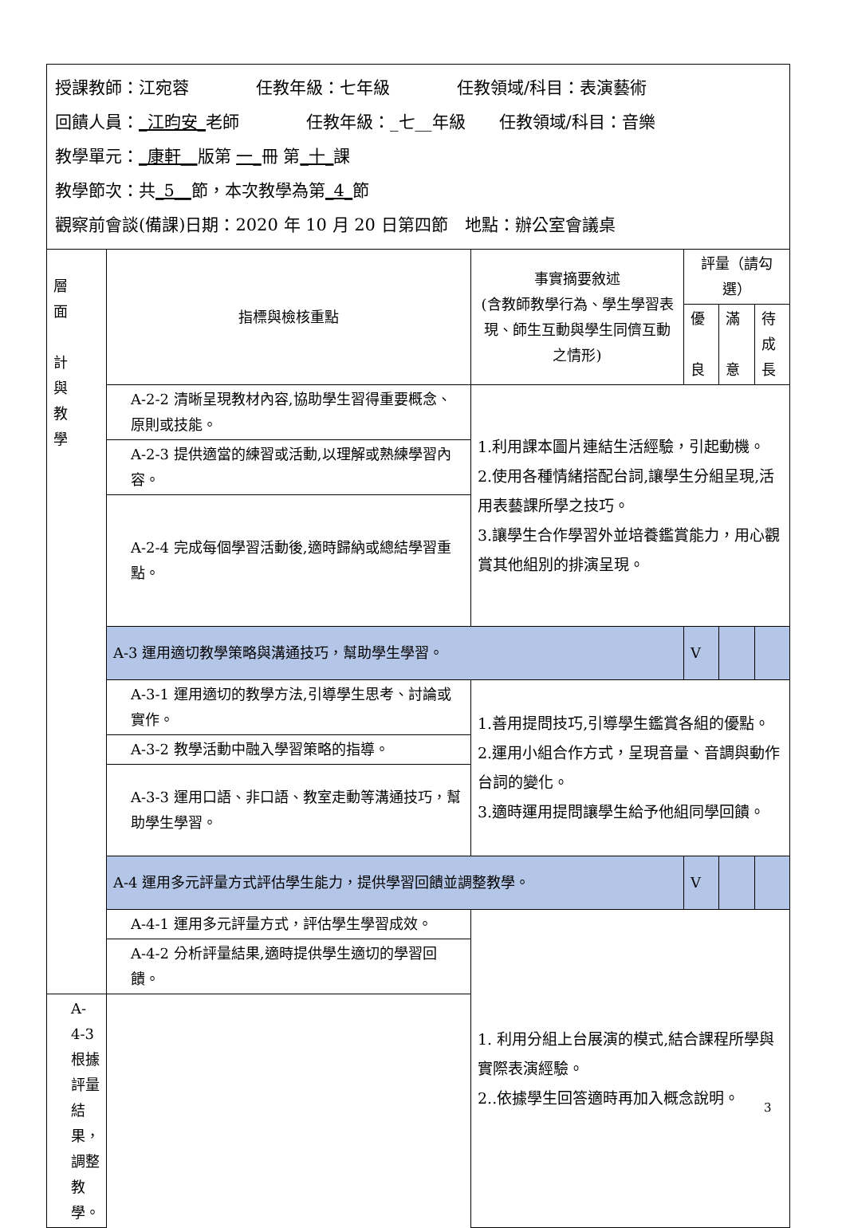| 授課教師：江宛蓉 任教年級：七年級 任教領域/科目：表演藝術 回饋人員： _江昀安_ 老師 任教年級：_七__年級 任教領域/科目：音樂 教學單元： _康軒__ 版第 一_ 冊 第 _十_ 課 教學節次：共 _5__ 節，本次教學為第 _4_ 節 觀察前會談(備課)日期：2020 年 10 月 20 日第四節 地點：辦公室會議桌 | | | | | |
| 層 面 計 與 教 學 | 指標與檢核重點 | 事實摘要敘述 (含教師教學行為、學生學習表現、師生互動與學生同儕互動之情形) | 評量（請勾選） | | |
| | | | 優 良 | 滿 意 | 待 成 長 |
| | A-2-2 清晰呈現教材內容,協助學生習得重要概念、原則或技能。 | 1.利用課本圖片連結生活經驗，引起動機。 2.使用各種情緒搭配台詞,讓學生分組呈現,活用表藝課所學之技巧。 3.讓學生合作學習外並培養鑑賞能力，用心觀賞其他組別的排演呈現。 | | | |
| | A-2-3 提供適當的練習或活動,以理解或熟練學習內容。 | | | | |
| | A-2-4 完成每個學習活動後,適時歸納或總結學習重點。 | | | | |
| | A-3 運用適切教學策略與溝通技巧，幫助學生學習。 | | V | | |
| | A-3-1 運用適切的教學方法,引導學生思考、討論或實作。 | 1.善用提問技巧,引導學生鑑賞各組的優點。 2.運用小組合作方式，呈現音量、音調與動作台詞的變化。 3.適時運用提問讓學生給予他組同學回饋。 | | | |
| | A-3-2 教學活動中融入學習策略的指導。 | | | | |
| | A-3-3 運用口語、非口語、教室走動等溝通技巧，幫助學生學習。 | | | | |
| | A-4 運用多元評量方式評估學生能力，提供學習回饋並調整教學。 | | V | | |
| | A-4-1 運用多元評量方式，評估學生學習成效。 | 1. 利用分組上台展演的模式,結合課程所學與實際表演經驗。 2..依據學生回答適時再加入概念說明。 | | | |
| | A-4-2 分析評量結果,適時提供學生適切的學習回饋。 | | | | |
| A-4-3 根據評量結果，調整教學。 | | | | | |
3